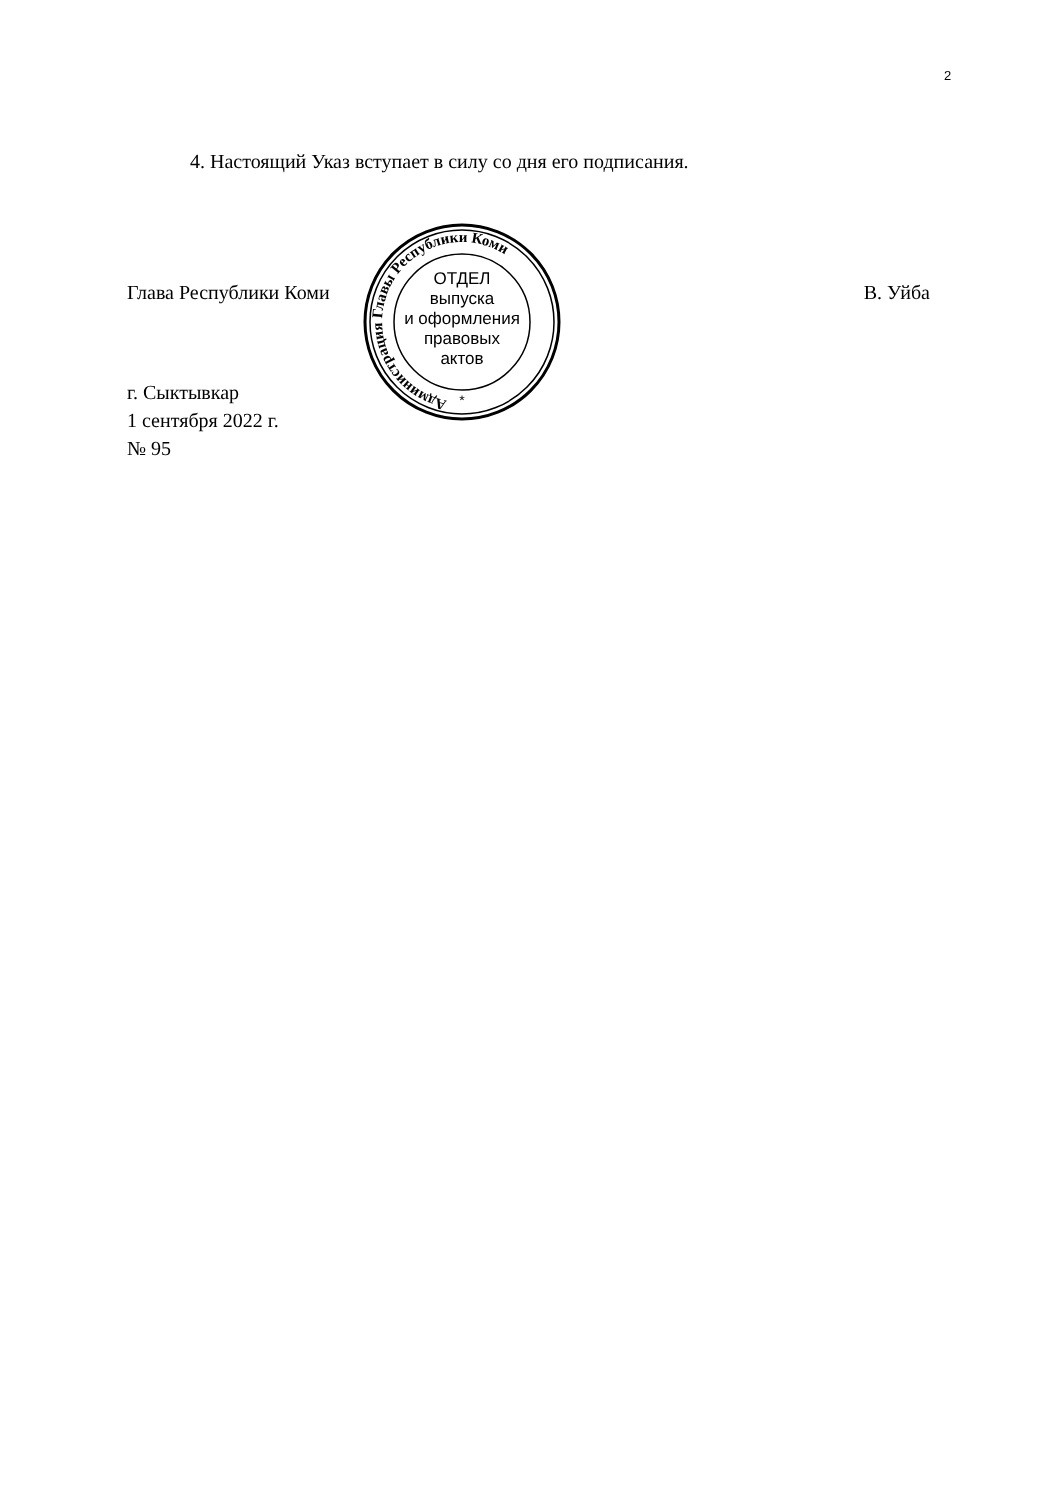2
4. Настоящий Указ вступает в силу со дня его подписания.
Глава Республики Коми В. Уйба
г. Сыктывкар
1 сентября 2022 г.
№ 95
Администрация Главы Республики Коми
ОТДЕЛ
выпуска
и оформления
правовых
актов
*